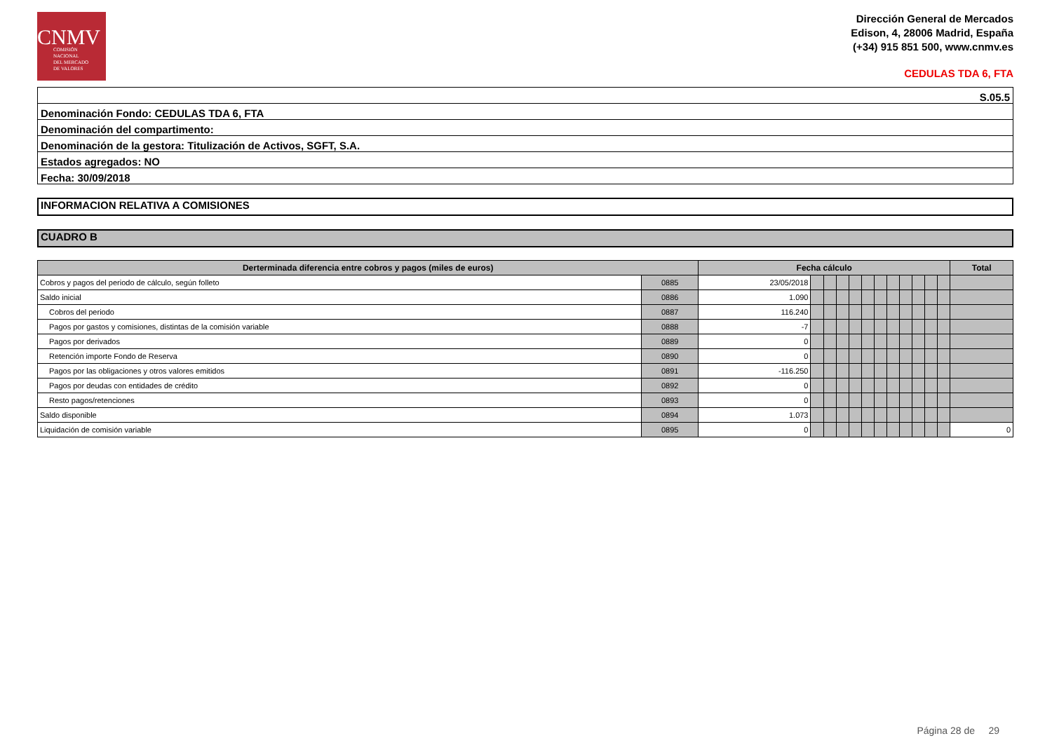CNMV
COMISIÓN
NACIONAL
DEL MERCADO
DE VALORES
Dirección General de Mercados
Edison, 4, 28006 Madrid, España
(+34) 915 851 500, www.cnmv.es
CEDULAS TDA 6, FTA
| S.05.5 |
| Denominación Fondo: CEDULAS TDA 6, FTA |
| Denominación del compartimento: |
| Denominación de la gestora: Titulización de Activos, SGFT, S.A. |
| Estados agregados: NO |
| Fecha: 30/09/2018 |
INFORMACION RELATIVA A COMISIONES
CUADRO B
| Derterminada diferencia entre cobros y pagos (miles de euros) | | Fecha cálculo | | | | | | | | | | | | Total |
| --- | --- | --- | --- | --- | --- | --- | --- | --- | --- | --- | --- | --- | --- | --- |
| Cobros y pagos del periodo de cálculo, según folleto | 0885 | 23/05/2018 | | | | | | | | | | | | |
| Saldo inicial | 0886 | 1.090 | | | | | | | | | | | | |
| Cobros del periodo | 0887 | 116.240 | | | | | | | | | | | | |
| Pagos por gastos y comisiones, distintas de la comisión variable | 0888 | -7 | | | | | | | | | | | | |
| Pagos por derivados | 0889 | 0 | | | | | | | | | | | | |
| Retención importe Fondo de Reserva | 0890 | 0 | | | | | | | | | | | | |
| Pagos por las obligaciones y otros valores emitidos | 0891 | -116.250 | | | | | | | | | | | | |
| Pagos por deudas con entidades de crédito | 0892 | 0 | | | | | | | | | | | | |
| Resto pagos/retenciones | 0893 | 0 | | | | | | | | | | | | |
| Saldo disponible | 0894 | 1.073 | | | | | | | | | | | | |
| Liquidación de comisión variable | 0895 | 0 | | | | | | | | | | | | 0 |
Página 28 de 29